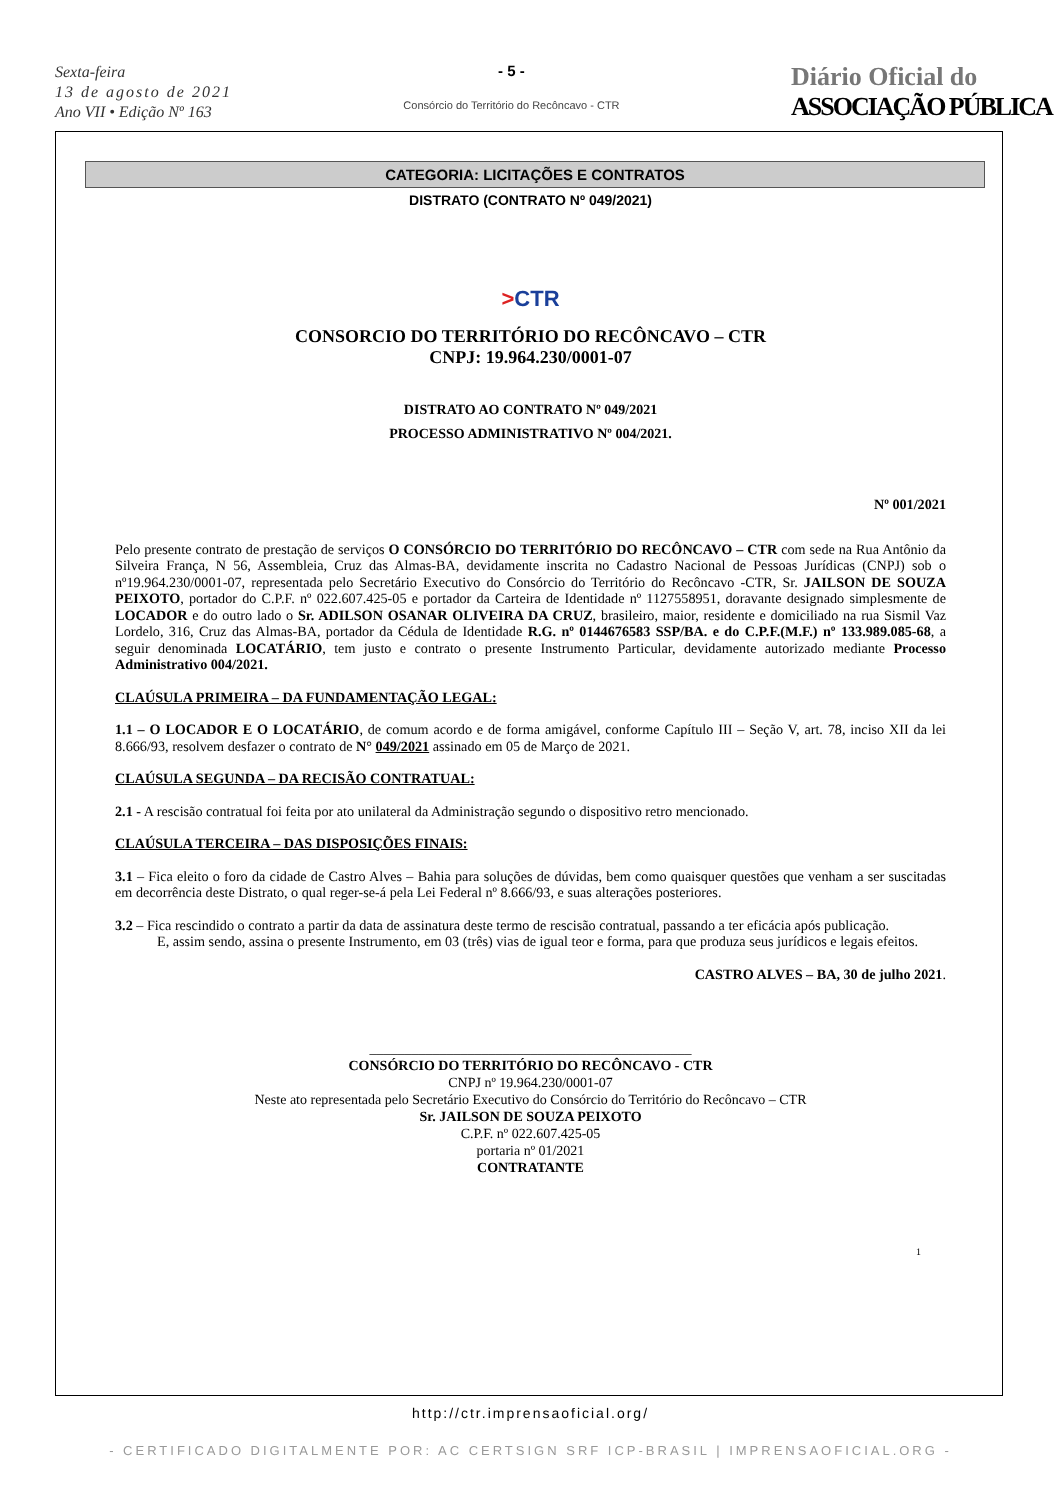Sexta-feira
13 de agosto de 2021
Ano VII • Edição Nº 163
- 5 -
Consórcio do Território do Recôncavo - CTR
Diário Oficial do
ASSOCIAÇÃO PÚBLICA
CATEGORIA: LICITAÇÕES E CONTRATOS
DISTRATO (CONTRATO Nº 049/2021)
>CTR
CONSORCIO DO TERRITÓRIO DO RECÔNCAVO – CTR
CNPJ: 19.964.230/0001-07
DISTRATO AO CONTRATO Nº 049/2021
PROCESSO ADMINISTRATIVO Nº 004/2021.
Nº 001/2021
Pelo presente contrato de prestação de serviços O CONSÓRCIO DO TERRITÓRIO DO RECÔNCAVO – CTR com sede na Rua Antônio da Silveira França, N 56, Assembleia, Cruz das Almas-BA, devidamente inscrita no Cadastro Nacional de Pessoas Jurídicas (CNPJ) sob o nº19.964.230/0001-07, representada pelo Secretário Executivo do Consórcio do Território do Recôncavo -CTR, Sr. JAILSON DE SOUZA PEIXOTO, portador do C.P.F. nº 022.607.425-05 e portador da Carteira de Identidade nº 1127558951, doravante designado simplesmente de LOCADOR e do outro lado o Sr. ADILSON OSANAR OLIVEIRA DA CRUZ, brasileiro, maior, residente e domiciliado na rua Sismil Vaz Lordelo, 316, Cruz das Almas-BA, portador da Cédula de Identidade R.G. nº 0144676583 SSP/BA. e do C.P.F.(M.F.) nº 133.989.085-68, a seguir denominada LOCATÁRIO, tem justo e contrato o presente Instrumento Particular, devidamente autorizado mediante Processo Administrativo 004/2021.
CLAÚSULA PRIMEIRA – DA FUNDAMENTAÇÃO LEGAL:
1.1 – O LOCADOR E O LOCATÁRIO, de comum acordo e de forma amigável, conforme Capítulo III – Seção V, art. 78, inciso XII da lei 8.666/93, resolvem desfazer o contrato de N° 049/2021 assinado em 05 de Março de 2021.
CLAÚSULA SEGUNDA – DA RECISÃO CONTRATUAL:
2.1 - A rescisão contratual foi feita por ato unilateral da Administração segundo o dispositivo retro mencionado.
CLAÚSULA TERCEIRA – DAS DISPOSIÇÕES FINAIS:
3.1 – Fica eleito o foro da cidade de Castro Alves – Bahia para soluções de dúvidas, bem como quaisquer questões que venham a ser suscitadas em decorrência deste Distrato, o qual reger-se-á pela Lei Federal nº 8.666/93, e suas alterações posteriores.
3.2 – Fica rescindido o contrato a partir da data de assinatura deste termo de rescisão contratual, passando a ter eficácia após publicação.
E, assim sendo, assina o presente Instrumento, em 03 (três) vias de igual teor e forma, para que produza seus jurídicos e legais efeitos.
CASTRO ALVES – BA, 30 de julho 2021.
______________________________________________
CONSÓRCIO DO TERRITÓRIO DO RECÔNCAVO - CTR
CNPJ nº 19.964.230/0001-07
Neste ato representada pelo Secretário Executivo do Consórcio do Território do Recôncavo – CTR
Sr. JAILSON DE SOUZA PEIXOTO
C.P.F. nº 022.607.425-05
portaria nº 01/2021
CONTRATANTE
1
http://ctr.imprensaoficial.org/
- CERTIFICADO DIGITALMENTE POR: AC CERTSIGN SRF ICP-BRASIL | IMPRENSAOFICIAL.ORG -